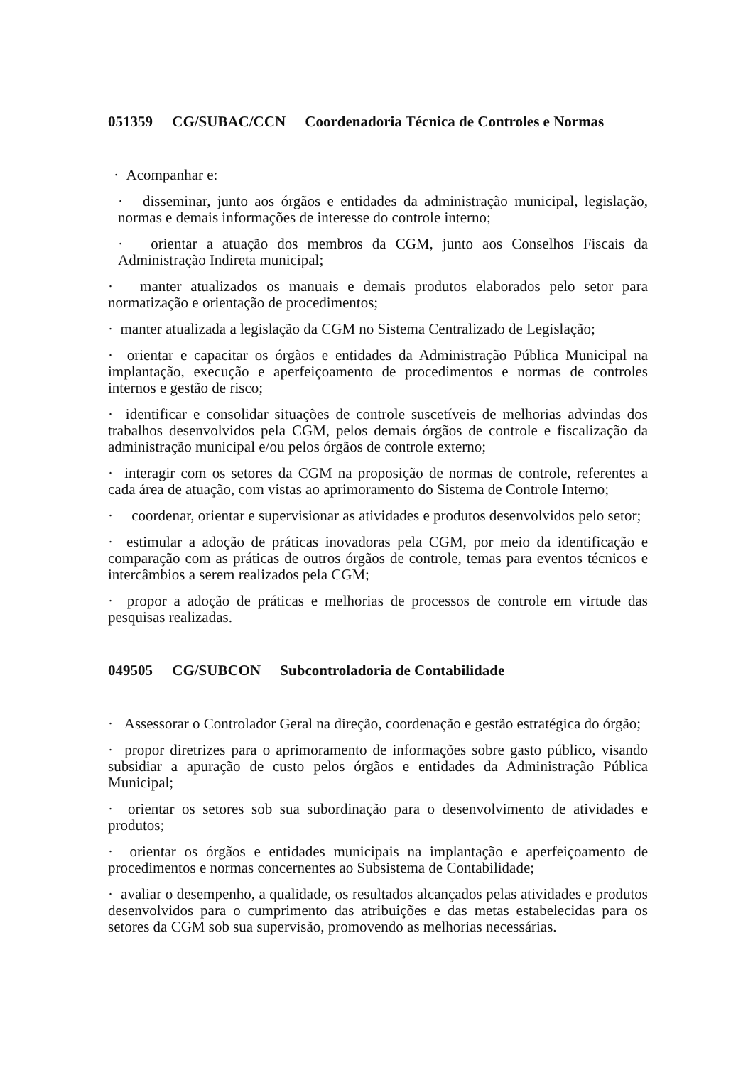051359 CG/SUBAC/CCN Coordenadoria Técnica de Controles e Normas
· Acompanhar e:
· disseminar, junto aos órgãos e entidades da administração municipal, legislação, normas e demais informações de interesse do controle interno;
· orientar a atuação dos membros da CGM, junto aos Conselhos Fiscais da Administração Indireta municipal;
· manter atualizados os manuais e demais produtos elaborados pelo setor para normatização e orientação de procedimentos;
· manter atualizada a legislação da CGM no Sistema Centralizado de Legislação;
· orientar e capacitar os órgãos e entidades da Administração Pública Municipal na implantação, execução e aperfeiçoamento de procedimentos e normas de controles internos e gestão de risco;
· identificar e consolidar situações de controle suscetíveis de melhorias advindas dos trabalhos desenvolvidos pela CGM, pelos demais órgãos de controle e fiscalização da administração municipal e/ou pelos órgãos de controle externo;
· interagir com os setores da CGM na proposição de normas de controle, referentes a cada área de atuação, com vistas ao aprimoramento do Sistema de Controle Interno;
· coordenar, orientar e supervisionar as atividades e produtos desenvolvidos pelo setor;
· estimular a adoção de práticas inovadoras pela CGM, por meio da identificação e comparação com as práticas de outros órgãos de controle, temas para eventos técnicos e intercâmbios a serem realizados pela CGM;
· propor a adoção de práticas e melhorias de processos de controle em virtude das pesquisas realizadas.
049505 CG/SUBCON Subcontroladoria de Contabilidade
· Assessorar o Controlador Geral na direção, coordenação e gestão estratégica do órgão;
· propor diretrizes para o aprimoramento de informações sobre gasto público, visando subsidiar a apuração de custo pelos órgãos e entidades da Administração Pública Municipal;
· orientar os setores sob sua subordinação para o desenvolvimento de atividades e produtos;
· orientar os órgãos e entidades municipais na implantação e aperfeiçoamento de procedimentos e normas concernentes ao Subsistema de Contabilidade;
· avaliar o desempenho, a qualidade, os resultados alcançados pelas atividades e produtos desenvolvidos para o cumprimento das atribuições e das metas estabelecidas para os setores da CGM sob sua supervisão, promovendo as melhorias necessárias.